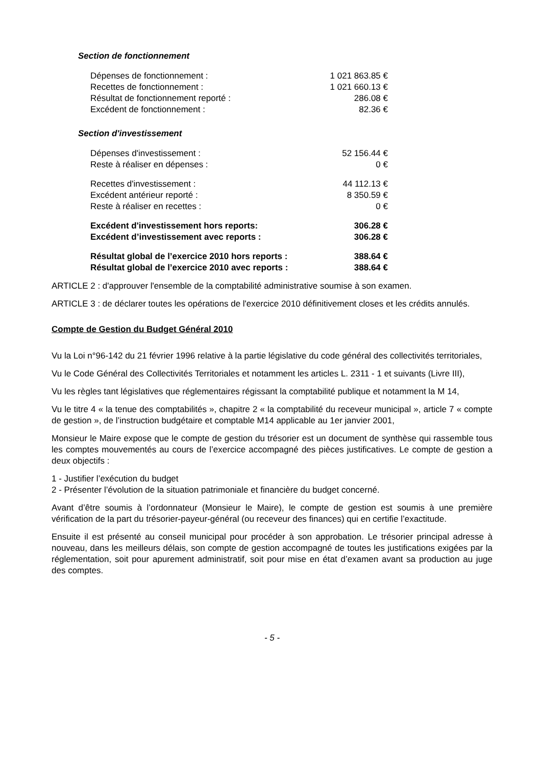Section de fonctionnement
| Dépenses de fonctionnement : | 1 021 863.85 € |
| Recettes de fonctionnement : | 1 021 660.13 € |
| Résultat de fonctionnement reporté : | 286.08 € |
| Excédent de fonctionnement : | 82.36 € |
Section d'investissement
| Dépenses d'investissement : | 52 156.44 € |
| Reste à réaliser en dépenses : | 0 € |
| Recettes d'investissement : | 44 112.13 € |
| Excédent antérieur reporté : | 8 350.59 € |
| Reste à réaliser en recettes : | 0 € |
| Excédent d'investissement hors reports: | 306.28 € |
| Excédent d’investissement avec reports : | 306.28 € |
| Résultat global de l’exercice 2010 hors reports : | 388.64 € |
| Résultat global de l’exercice 2010 avec reports : | 388.64 € |
ARTICLE 2 : d'approuver l'ensemble de la comptabilité administrative soumise à son examen.
ARTICLE 3 : de déclarer toutes les opérations de l'exercice 2010 définitivement closes et les crédits annulés.
Compte de Gestion du Budget Général 2010
Vu la Loi n°96-142 du 21 février 1996 relative à la partie législative du code général des collectivités territoriales,
Vu le Code Général des Collectivités Territoriales et notamment les articles L. 2311 - 1 et suivants (Livre III),
Vu les règles tant législatives que réglementaires régissant la comptabilité publique et notamment la M 14,
Vu le titre 4 « la tenue des comptabilités », chapitre 2 « la comptabilité du receveur municipal », article 7 « compte de gestion », de l’instruction budgétaire et comptable M14 applicable au 1er janvier 2001,
Monsieur le Maire expose que le compte de gestion du trésorier est un document de synthèse qui rassemble tous les comptes mouvementés au cours de l’exercice accompagné des pièces justificatives. Le compte de gestion a deux objectifs :
1 - Justifier l’exécution du budget
2 - Présenter l’évolution de la situation patrimoniale et financière du budget concerné.
Avant d’être soumis à l’ordonnateur (Monsieur le Maire), le compte de gestion est soumis à une première vérification de la part du trésorier-payeur-général (ou receveur des finances) qui en certifie l’exactitude.
Ensuite il est présenté au conseil municipal pour procéder à son approbation. Le trésorier principal adresse à nouveau, dans les meilleurs délais, son compte de gestion accompagné de toutes les justifications exigées par la réglementation, soit pour apurement administratif, soit pour mise en état d’examen avant sa production au juge des comptes.
- 5 -